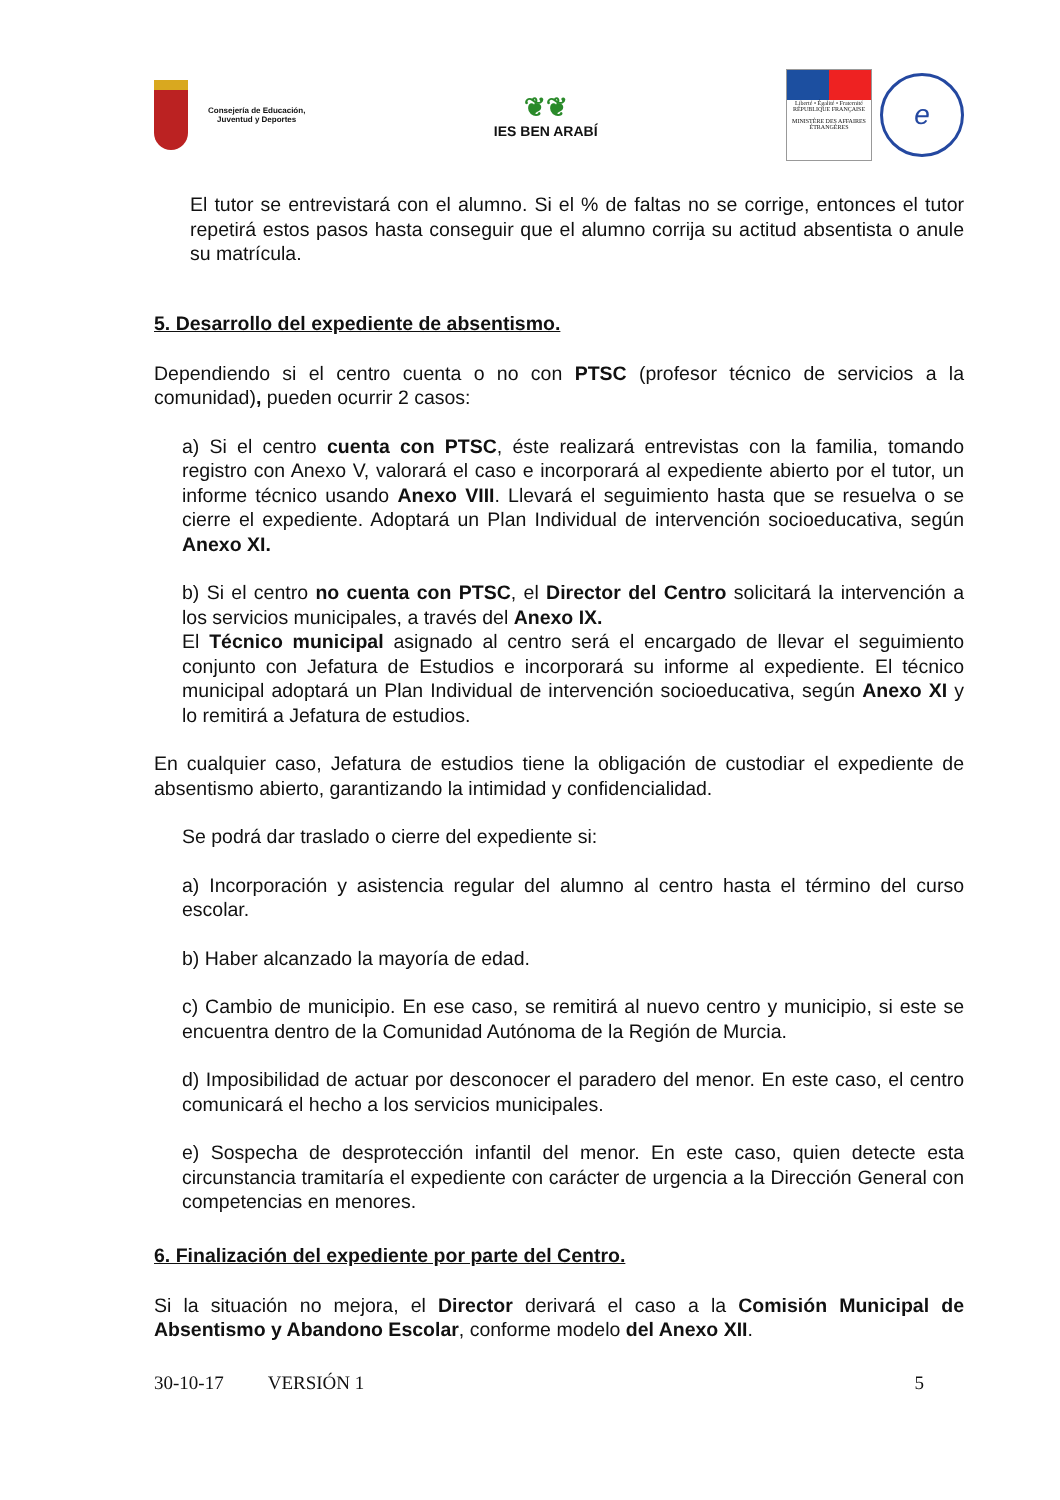Consejería de Educación,
Juventud y Deportes
❦❦
IES BEN ARABÍ
Liberté • Égalité • Fraternité
RÉPUBLIQUE FRANÇAISE
MINISTÈRE DES AFFAIRES ÉTRANGÈRES
e
El tutor se entrevistará con el alumno. Si el % de faltas no se corrige, entonces el tutor repetirá estos pasos hasta conseguir que el alumno corrija su actitud absentista o anule su matrícula.
5. Desarrollo del expediente de absentismo.
Dependiendo si el centro cuenta o no con PTSC (profesor técnico de servicios a la comunidad), pueden ocurrir 2 casos:
a) Si el centro cuenta con PTSC, éste realizará entrevistas con la familia, tomando registro con Anexo V, valorará el caso e incorporará al expediente abierto por el tutor, un informe técnico usando Anexo VIII. Llevará el seguimiento hasta que se resuelva o se cierre el expediente. Adoptará un Plan Individual de intervención socioeducativa, según Anexo XI.
b) Si el centro no cuenta con PTSC, el Director del Centro solicitará la intervención a los servicios municipales, a través del Anexo IX.
El Técnico municipal asignado al centro será el encargado de llevar el seguimiento conjunto con Jefatura de Estudios e incorporará su informe al expediente. El técnico municipal adoptará un Plan Individual de intervención socioeducativa, según Anexo XI y lo remitirá a Jefatura de estudios.
En cualquier caso, Jefatura de estudios tiene la obligación de custodiar el expediente de absentismo abierto, garantizando la intimidad y confidencialidad.
Se podrá dar traslado o cierre del expediente si:
a) Incorporación y asistencia regular del alumno al centro hasta el término del curso escolar.
b) Haber alcanzado la mayoría de edad.
c) Cambio de municipio. En ese caso, se remitirá al nuevo centro y municipio, si este se encuentra dentro de la Comunidad Autónoma de la Región de Murcia.
d) Imposibilidad de actuar por desconocer el paradero del menor. En este caso, el centro comunicará el hecho a los servicios municipales.
e) Sospecha de desprotección infantil del menor. En este caso, quien detecte esta circunstancia tramitaría el expediente con carácter de urgencia a la Dirección General con competencias en menores.
6. Finalización del expediente por parte del Centro.
Si la situación no mejora, el Director derivará el caso a la Comisión Municipal de Absentismo y Abandono Escolar, conforme modelo del Anexo XII.
30-10-17 VERSIÓN 1 5